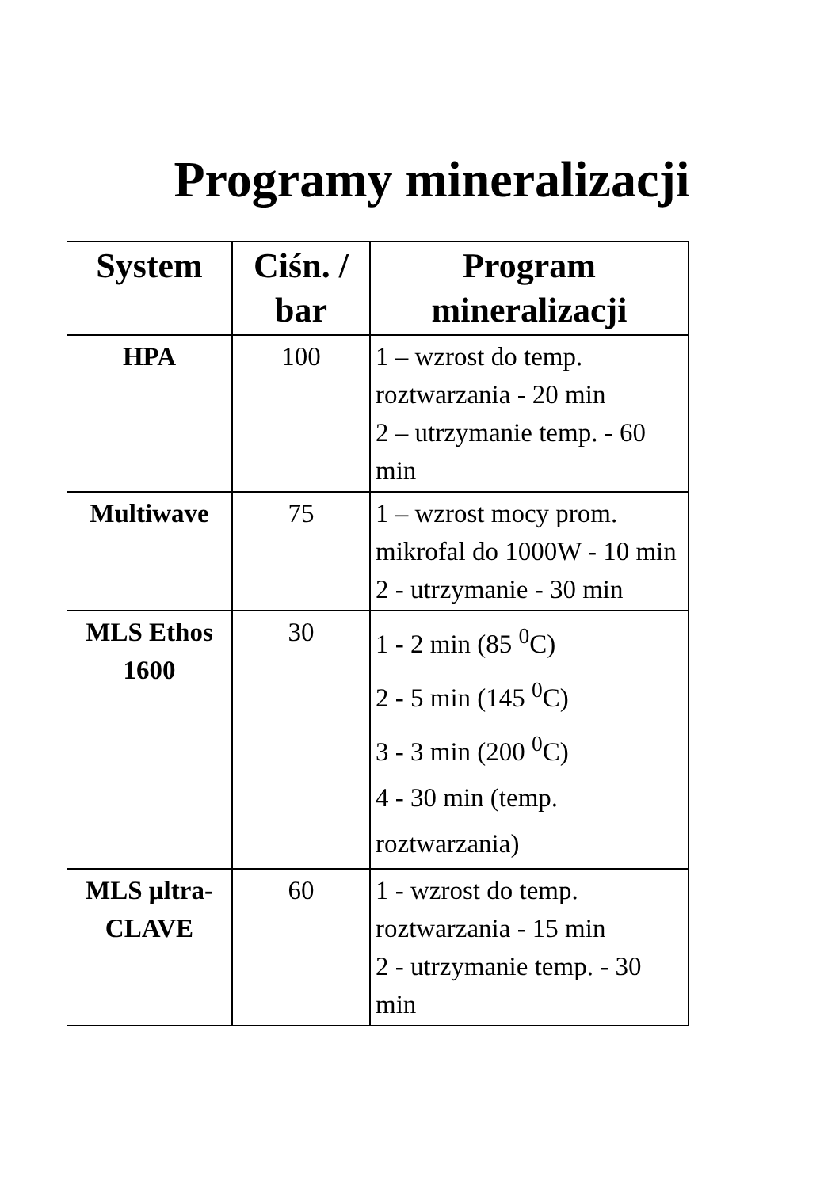Programy mineralizacji
| System | Ciśn. / bar | Program mineralizacji |
| --- | --- | --- |
| HPA | 100 | 1 – wzrost do temp. roztwarzania - 20 min 2 – utrzymanie temp. - 60 min |
| Multiwave | 75 | 1 – wzrost mocy prom. mikrofal do 1000W - 10 min 2 - utrzymanie - 30 min |
| MLS Ethos 1600 | 30 | 1 - 2 min (85 <sup>0</sup>C) 2 - 5 min (145 <sup>0</sup>C) 3 - 3 min (200 <sup>0</sup>C) 4 - 30 min (temp. roztwarzania) |
| MLS μltra-CLAVE | 60 | 1 - wzrost do temp. roztwarzania - 15 min 2 - utrzymanie temp. - 30 min |